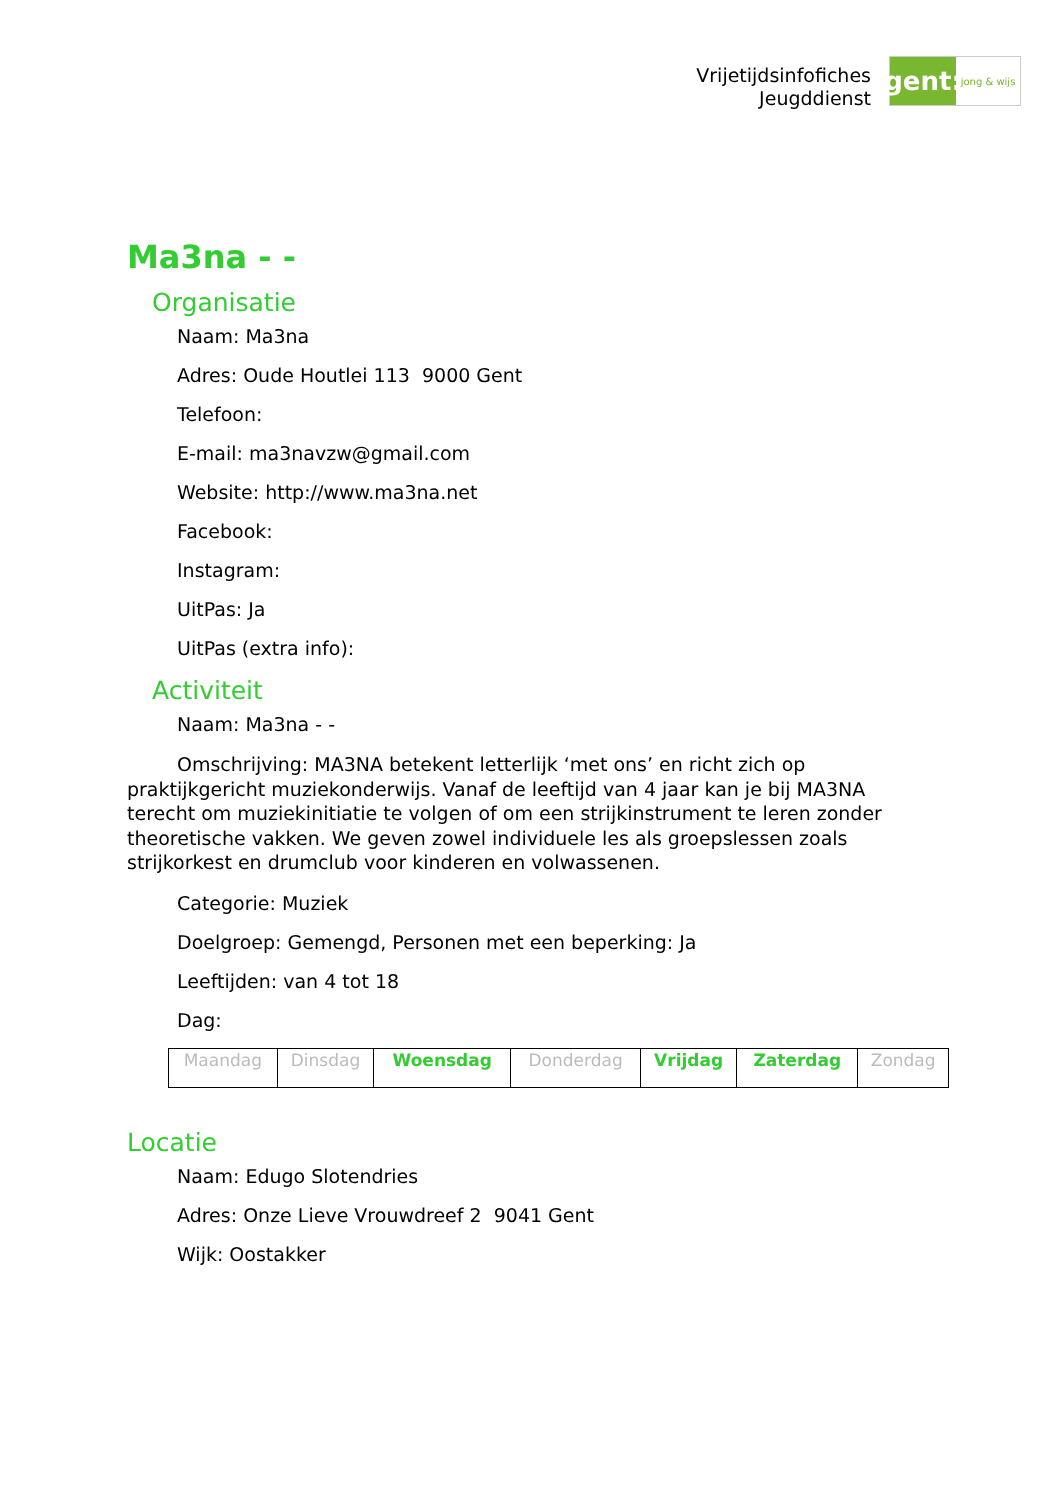Vrijetijdsinfofiches
Jeugddienst
gent:
jong & wijs
Ma3na - -
Organisatie
Naam: Ma3na
Adres: Oude Houtlei 113 9000 Gent
Telefoon:
E-mail: ma3navzw@gmail.com
Website: http://www.ma3na.net
Facebook:
Instagram:
UitPas: Ja
UitPas (extra info):
Activiteit
Naam: Ma3na - -
Omschrijving: MA3NA betekent letterlijk ‘met ons’ en richt zich op praktijkgericht muziekonderwijs. Vanaf de leeftijd van 4 jaar kan je bij MA3NA terecht om muziekinitiatie te volgen of om een strijkinstrument te leren zonder theoretische vakken. We geven zowel individuele les als groepslessen zoals strijkorkest en drumclub voor kinderen en volwassenen.
Categorie: Muziek
Doelgroep: Gemengd, Personen met een beperking: Ja
Leeftijden: van 4 tot 18
Dag:
| Maandag | Dinsdag | Woensdag | Donderdag | Vrijdag | Zaterdag | Zondag |
Locatie
Naam: Edugo Slotendries
Adres: Onze Lieve Vrouwdreef 2 9041 Gent
Wijk: Oostakker